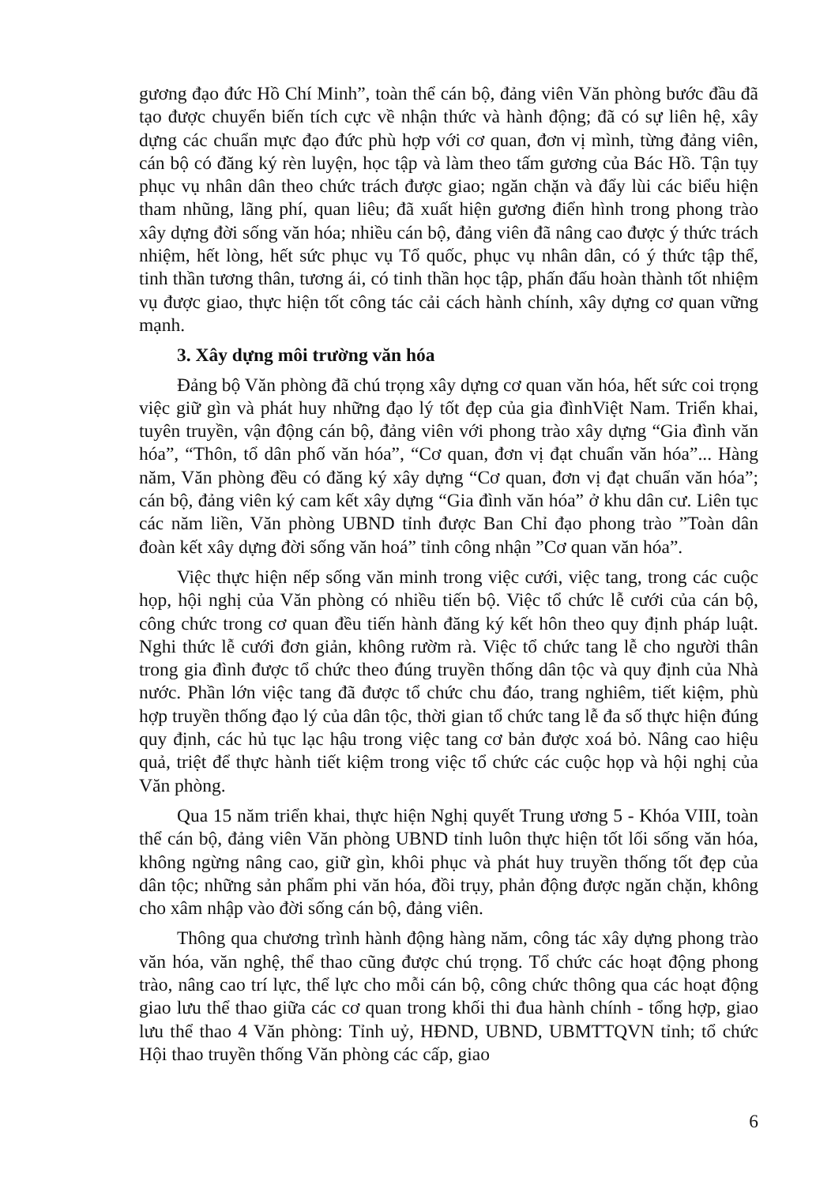gương đạo đức Hồ Chí Minh”, toàn thể cán bộ, đảng viên Văn phòng bước đầu đã tạo được chuyển biến tích cực về nhận thức và hành động; đã có sự liên hệ, xây dựng các chuẩn mực đạo đức phù hợp với cơ quan, đơn vị mình, từng đảng viên, cán bộ có đăng ký rèn luyện, học tập và làm theo tấm gương của Bác Hồ. Tận tụy phục vụ nhân dân theo chức trách được giao; ngăn chặn và đẩy lùi các biểu hiện tham nhũng, lãng phí, quan liêu; đã xuất hiện gương điển hình trong phong trào xây dựng đời sống văn hóa; nhiều cán bộ, đảng viên đã nâng cao được ý thức trách nhiệm, hết lòng, hết sức phục vụ Tổ quốc, phục vụ nhân dân, có ý thức tập thể, tinh thần tương thân, tương ái, có tinh thần học tập, phấn đấu hoàn thành tốt nhiệm vụ được giao, thực hiện tốt công tác cải cách hành chính, xây dựng cơ quan vững mạnh.
3. Xây dựng môi trường văn hóa
Đảng bộ Văn phòng đã chú trọng xây dựng cơ quan văn hóa, hết sức coi trọng việc giữ gìn và phát huy những đạo lý tốt đẹp của gia đìnhViệt Nam. Triển khai, tuyên truyền, vận động cán bộ, đảng viên với phong trào xây dựng “Gia đình văn hóa”, “Thôn, tổ dân phố văn hóa”, “Cơ quan, đơn vị đạt chuẩn văn hóa”... Hàng năm, Văn phòng đều có đăng ký xây dựng “Cơ quan, đơn vị đạt chuẩn văn hóa”; cán bộ, đảng viên ký cam kết xây dựng “Gia đình văn hóa” ở khu dân cư. Liên tục các năm liền, Văn phòng UBND tỉnh được Ban Chỉ đạo phong trào ”Toàn dân đoàn kết xây dựng đời sống văn hoá” tỉnh công nhận ”Cơ quan văn hóa”.
Việc thực hiện nếp sống văn minh trong việc cưới, việc tang, trong các cuộc họp, hội nghị của Văn phòng có nhiều tiến bộ. Việc tổ chức lễ cưới của cán bộ, công chức trong cơ quan đều tiến hành đăng ký kết hôn theo quy định pháp luật. Nghi thức lễ cưới đơn giản, không rườm rà. Việc tổ chức tang lễ cho người thân trong gia đình được tổ chức theo đúng truyền thống dân tộc và quy định của Nhà nước. Phần lớn việc tang đã được tổ chức chu đáo, trang nghiêm, tiết kiệm, phù hợp truyền thống đạo lý của dân tộc, thời gian tổ chức tang lễ đa số thực hiện đúng quy định, các hủ tục lạc hậu trong việc tang cơ bản được xoá bỏ. Nâng cao hiệu quả, triệt để thực hành tiết kiệm trong việc tổ chức các cuộc họp và hội nghị của Văn phòng.
Qua 15 năm triển khai, thực hiện Nghị quyết Trung ương 5 - Khóa VIII, toàn thể cán bộ, đảng viên Văn phòng UBND tỉnh luôn thực hiện tốt lối sống văn hóa, không ngừng nâng cao, giữ gìn, khôi phục và phát huy truyền thống tốt đẹp của dân tộc; những sản phẩm phi văn hóa, đồi trụy, phản động được ngăn chặn, không cho xâm nhập vào đời sống cán bộ, đảng viên.
Thông qua chương trình hành động hàng năm, công tác xây dựng phong trào văn hóa, văn nghệ, thể thao cũng được chú trọng. Tổ chức các hoạt động phong trào, nâng cao trí lực, thể lực cho mỗi cán bộ, công chức thông qua các hoạt động giao lưu thể thao giữa các cơ quan trong khối thi đua hành chính - tổng hợp, giao lưu thể thao 4 Văn phòng: Tỉnh uỷ, HĐND, UBND, UBMTTQVN tỉnh; tổ chức Hội thao truyền thống Văn phòng các cấp, giao
6